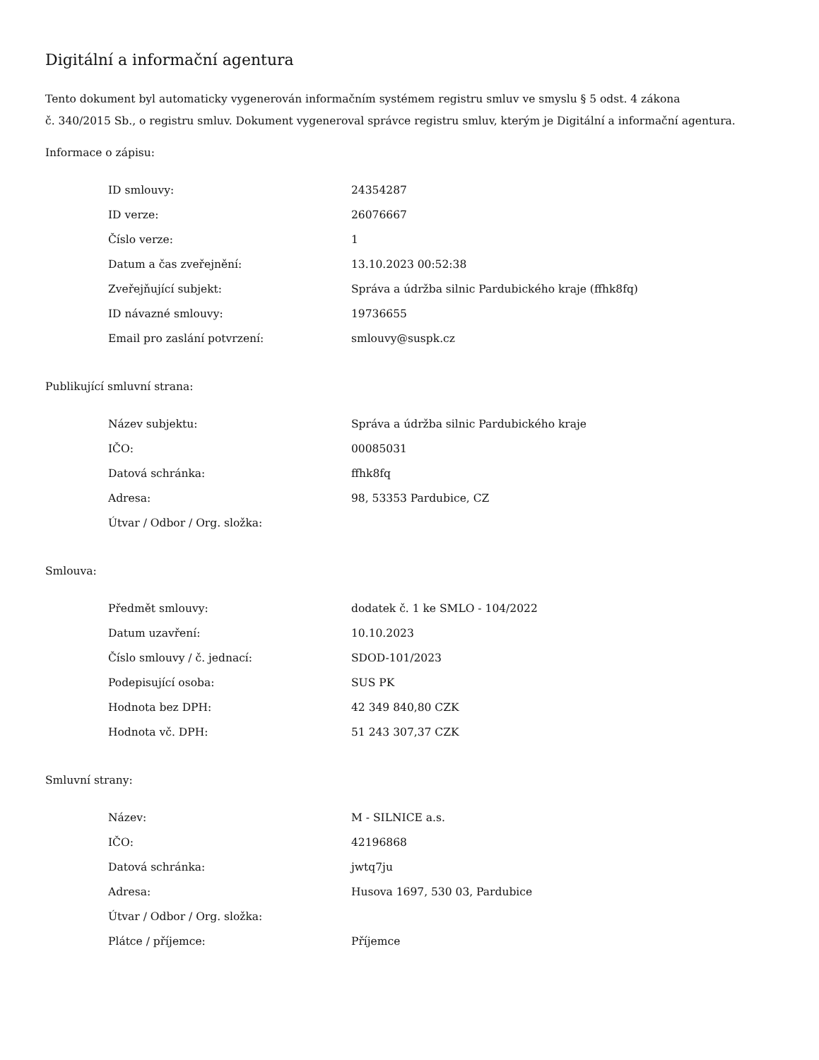Digitální a informační agentura
Tento dokument byl automaticky vygenerován informačním systémem registru smluv ve smyslu § 5 odst. 4 zákona
č. 340/2015 Sb., o registru smluv. Dokument vygeneroval správce registru smluv, kterým je Digitální a informační agentura.
Informace o zápisu:
| ID smlouvy: | 24354287 |
| ID verze: | 26076667 |
| Číslo verze: | 1 |
| Datum a čas zveřejnění: | 13.10.2023 00:52:38 |
| Zveřejňující subjekt: | Správa a údržba silnic Pardubického kraje (ffhk8fq) |
| ID návazné smlouvy: | 19736655 |
| Email pro zaslání potvrzení: | smlouvy@suspk.cz |
Publikující smluvní strana:
| Název subjektu: | Správa a údržba silnic Pardubického kraje |
| IČO: | 00085031 |
| Datová schránka: | ffhk8fq |
| Adresa: | 98, 53353 Pardubice, CZ |
| Útvar / Odbor / Org. složka: | |
Smlouva:
| Předmět smlouvy: | dodatek č. 1 ke SMLO - 104/2022 |
| Datum uzavření: | 10.10.2023 |
| Číslo smlouvy / č. jednací: | SDOD-101/2023 |
| Podepisující osoba: | SUS PK |
| Hodnota bez DPH: | 42 349 840,80 CZK |
| Hodnota vč. DPH: | 51 243 307,37 CZK |
Smluvní strany:
| Název: | M - SILNICE a.s. |
| IČO: | 42196868 |
| Datová schránka: | jwtq7ju |
| Adresa: | Husova 1697, 530 03, Pardubice |
| Útvar / Odbor / Org. složka: | |
| Plátce / příjemce: | Příjemce |